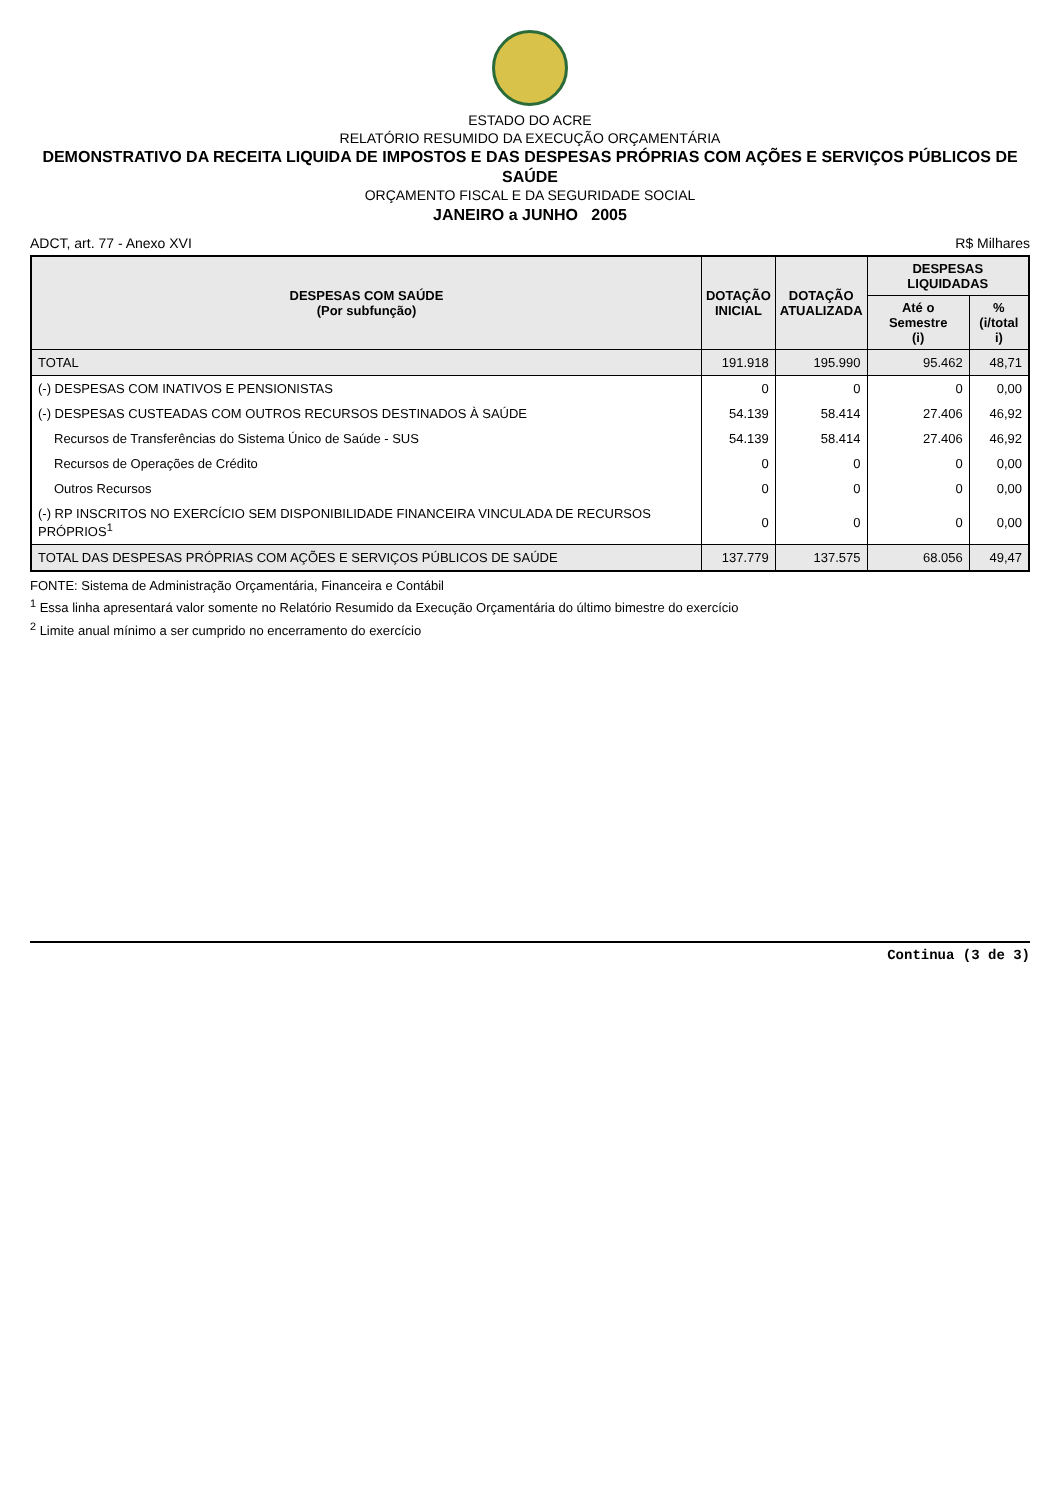ESTADO DO ACRE
RELATÓRIO RESUMIDO DA EXECUÇÃO ORÇAMENTÁRIA
DEMONSTRATIVO DA RECEITA LIQUIDA DE IMPOSTOS E DAS DESPESAS PRÓPRIAS COM AÇÕES E SERVIÇOS PÚBLICOS DE SAÚDE
ORÇAMENTO FISCAL E DA SEGURIDADE SOCIAL
JANEIRO a JUNHO 2005
ADCT, art. 77 - Anexo XVI R$ Milhares
| DESPESAS COM SAÚDE (Por subfunção) | DOTAÇÃO INICIAL | DOTAÇÃO ATUALIZADA | DESPESAS LIQUIDADAS | |
| --- | --- | --- | --- | --- |
| | | | Até o Semestre (i) | % (i/total i) |
| TOTAL | 191.918 | 195.990 | 95.462 | 48,71 |
| (-) DESPESAS COM INATIVOS E PENSIONISTAS | 0 | 0 | 0 | 0,00 |
| (-) DESPESAS CUSTEADAS COM OUTROS RECURSOS DESTINADOS À SAÚDE | 54.139 | 58.414 | 27.406 | 46,92 |
| Recursos de Transferências do Sistema Único de Saúde - SUS | 54.139 | 58.414 | 27.406 | 46,92 |
| Recursos de Operações de Crédito | 0 | 0 | 0 | 0,00 |
| Outros Recursos | 0 | 0 | 0 | 0,00 |
| (-) RP INSCRITOS NO EXERCÍCIO SEM DISPONIBILIDADE FINANCEIRA VINCULADA DE RECURSOS PRÓPRIOS<sup>1</sup> | 0 | 0 | 0 | 0,00 |
| TOTAL DAS DESPESAS PRÓPRIAS COM AÇÕES E SERVIÇOS PÚBLICOS DE SAÚDE | 137.779 | 137.575 | 68.056 | 49,47 |
FONTE: Sistema de Administração Orçamentária, Financeira e Contábil
<sup>1</sup> Essa linha apresentará valor somente no Relatório Resumido da Execução Orçamentária do último bimestre do exercício
<sup>2</sup> Limite anual mínimo a ser cumprido no encerramento do exercício
Continua (3 de 3)